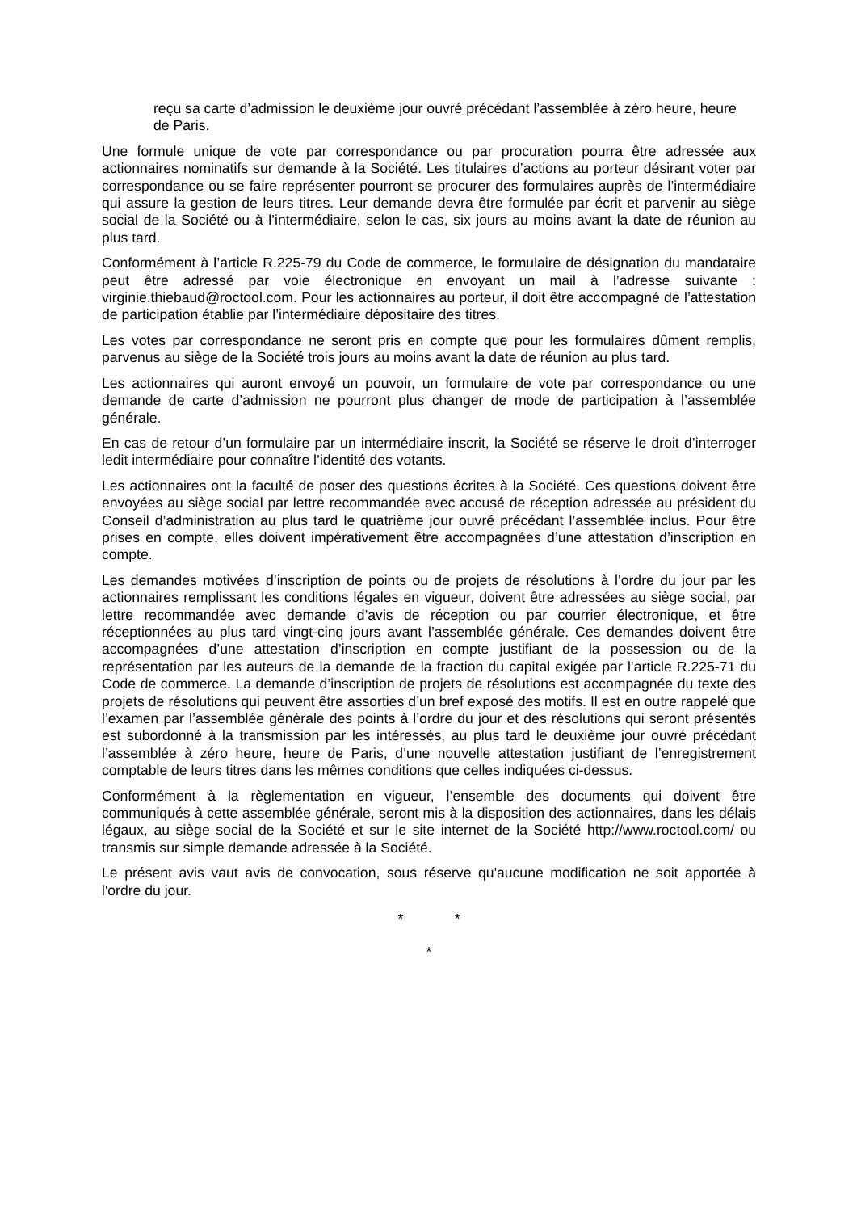reçu sa carte d’admission le deuxième jour ouvré précédant l’assemblée à zéro heure, heure de Paris.
Une formule unique de vote par correspondance ou par procuration pourra être adressée aux actionnaires nominatifs sur demande à la Société. Les titulaires d’actions au porteur désirant voter par correspondance ou se faire représenter pourront se procurer des formulaires auprès de l’intermédiaire qui assure la gestion de leurs titres. Leur demande devra être formulée par écrit et parvenir au siège social de la Société ou à l’intermédiaire, selon le cas, six jours au moins avant la date de réunion au plus tard.
Conformément à l’article R.225-79 du Code de commerce, le formulaire de désignation du mandataire peut être adressé par voie électronique en envoyant un mail à l’adresse suivante : virginie.thiebaud@roctool.com. Pour les actionnaires au porteur, il doit être accompagné de l’attestation de participation établie par l’intermédiaire dépositaire des titres.
Les votes par correspondance ne seront pris en compte que pour les formulaires dûment remplis, parvenus au siège de la Société trois jours au moins avant la date de réunion au plus tard.
Les actionnaires qui auront envoyé un pouvoir, un formulaire de vote par correspondance ou une demande de carte d’admission ne pourront plus changer de mode de participation à l’assemblée générale.
En cas de retour d’un formulaire par un intermédiaire inscrit, la Société se réserve le droit d’interroger ledit intermédiaire pour connaître l’identité des votants.
Les actionnaires ont la faculté de poser des questions écrites à la Société. Ces questions doivent être envoyées au siège social par lettre recommandée avec accusé de réception adressée au président du Conseil d’administration au plus tard le quatrième jour ouvré précédant l’assemblée inclus. Pour être prises en compte, elles doivent impérativement être accompagnées d’une attestation d’inscription en compte.
Les demandes motivées d’inscription de points ou de projets de résolutions à l’ordre du jour par les actionnaires remplissant les conditions légales en vigueur, doivent être adressées au siège social, par lettre recommandée avec demande d’avis de réception ou par courrier électronique, et être réceptionnées au plus tard vingt-cinq jours avant l’assemblée générale. Ces demandes doivent être accompagnées d’une attestation d’inscription en compte justifiant de la possession ou de la représentation par les auteurs de la demande de la fraction du capital exigée par l’article R.225-71 du Code de commerce. La demande d’inscription de projets de résolutions est accompagnée du texte des projets de résolutions qui peuvent être assorties d’un bref exposé des motifs. Il est en outre rappelé que l’examen par l’assemblée générale des points à l’ordre du jour et des résolutions qui seront présentés est subordonné à la transmission par les intéressés, au plus tard le deuxième jour ouvré précédant l’assemblée à zéro heure, heure de Paris, d’une nouvelle attestation justifiant de l’enregistrement comptable de leurs titres dans les mêmes conditions que celles indiquées ci-dessus.
Conformément à la règlementation en vigueur, l’ensemble des documents qui doivent être communiqués à cette assemblée générale, seront mis à la disposition des actionnaires, dans les délais légaux, au siège social de la Société et sur le site internet de la Société http://www.roctool.com/ ou transmis sur simple demande adressée à la Société.
Le présent avis vaut avis de convocation, sous réserve qu'aucune modification ne soit apportée à l'ordre du jour.
* *
*